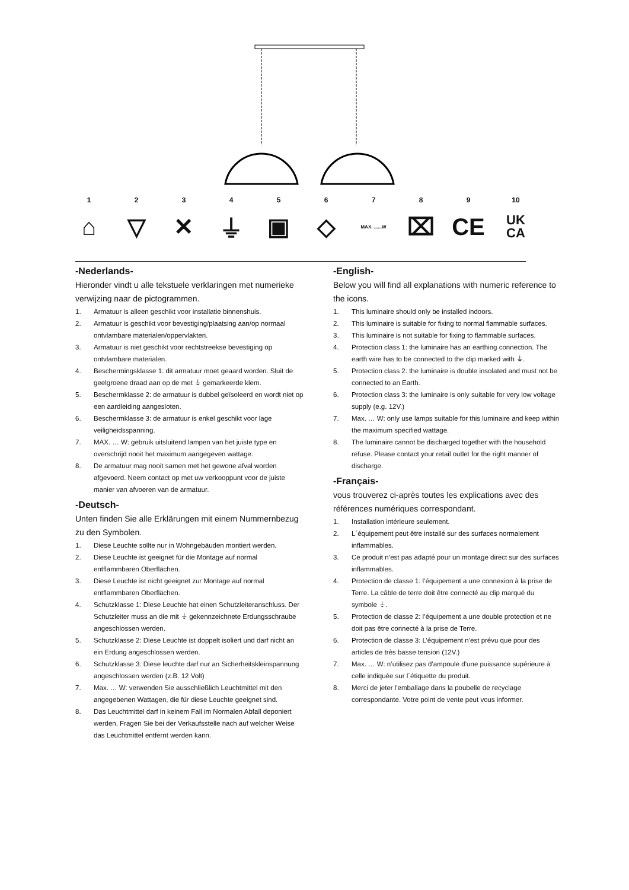1
⌂
2
▽
3
✕
4
⏚
5
▣
6
◇
7
MAX. ......W
8
⌧
9
CE
10
UK
CA
-Nederlands-
Hieronder vindt u alle tekstuele verklaringen met numerieke verwijzing naar de pictogrammen.
1. Armatuur is alleen geschikt voor installatie binnenshuis.
2. Armatuur is geschikt voor bevestiging/plaatsing aan/op normaal ontvlambare materialen/oppervlakten.
3. Armatuur is niet geschikt voor rechtstreekse bevestiging op ontvlambare materialen.
4. Beschermingsklasse 1: dit armatuur moet geaard worden. Sluit de geelgroene draad aan op de met ⏚ gemarkeerde klem.
5. Beschermklasse 2: de armatuur is dubbel geïsoleerd en wordt niet op een aardleiding aangesloten.
6. Beschermklasse 3: de armatuur is enkel geschikt voor lage veiligheidsspanning.
7. MAX. … W: gebruik uitsluitend lampen van het juiste type en overschrijd nooit het maximum aangegeven wattage.
8. De armatuur mag nooit samen met het gewone afval worden afgevoerd. Neem contact op met uw verkooppunt voor de juiste manier van afvoeren van de armatuur.
-Deutsch-
Unten finden Sie alle Erklärungen mit einem Nummernbezug zu den Symbolen.
1. Diese Leuchte sollte nur in Wohngebäuden montiert werden.
2. Diese Leuchte ist geeignet für die Montage auf normal entflammbaren Oberflächen.
3. Diese Leuchte ist nicht geeignet zur Montage auf normal entflammbaren Oberflächen.
4. Schutzklasse 1: Diese Leuchte hat einen Schutzleiteranschluss. Der Schutzleiter muss an die mit ⏚ gekennzeichnete Erdungsschraube angeschlossen werden.
5. Schutzklasse 2: Diese Leuchte ist doppelt isoliert und darf nicht an ein Erdung angeschlossen werden.
6. Schutzklasse 3: Diese leuchte darf nur an Sicherheitskleinspannung angeschlossen werden (z.B. 12 Volt)
7. Max. … W: verwenden Sie ausschließlich Leuchtmittel mit den angegebenen Wattagen, die für diese Leuchte geeignet sind.
8. Das Leuchtmittel darf in keinem Fall im Normalen Abfall deponiert werden. Fragen Sie bei der Verkaufsstelle nach auf welcher Weise das Leuchtmittel entfernt werden kann.
-English-
Below you will find all explanations with numeric reference to the icons.
1. This luminaire should only be installed indoors.
2. This luminaire is suitable for fixing to normal flammable surfaces.
3. This luminaire is not suitable for fixing to flammable surfaces.
4. Protection class 1: the luminaire has an earthing connection. The earth wire has to be connected to the clip marked with ⏚.
5. Protection class 2: the luminaire is double insolated and must not be connected to an Earth.
6. Protection class 3: the luminaire is only suitable for very low voltage supply (e.g. 12V.)
7. Max. … W: only use lamps suitable for this luminaire and keep within the maximum specified wattage.
8. The luminaire cannot be discharged together with the household refuse. Please contact your retail outlet for the right manner of discharge.
-Français-
vous trouverez ci-après toutes les explications avec des références numériques correspondant.
1. Installation intérieure seulement.
2. L´équipement peut être installé sur des surfaces normalement inflammables.
3. Ce produit n’est pas adapté pour un montage direct sur des surfaces inflammables.
4. Protection de classe 1: l’équipement a une connexion à la prise de Terre. La câble de terre doit être connecté au clip marqué du symbole ⏚.
5. Protection de classe 2: l’équipement a une double protection et ne doit pas être connecté à la prise de Terre.
6. Protection de classe 3: L’équipement n’est prévu que pour des articles de très basse tension (12V.)
7. Max. … W: n’utilisez pas d’ampoule d’une puissance supérieure à celle indiquée sur l´étiquette du produit.
8. Merci de jeter l'emballage dans la poubelle de recyclage correspondante. Votre point de vente peut vous informer.